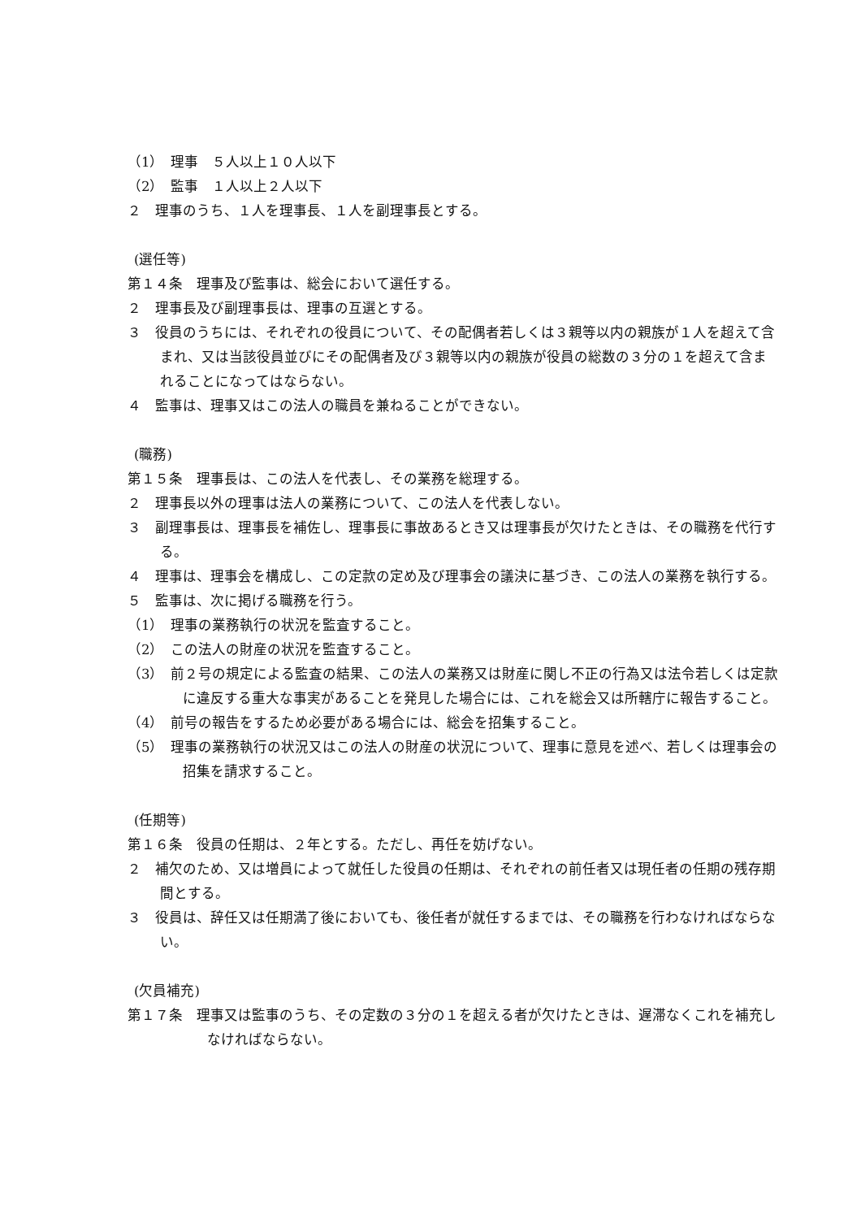（1）　理事　５人以上１０人以下
（2）　監事　１人以上２人以下
２　理事のうち、１人を理事長、１人を副理事長とする。
(選任等)
第１４条　理事及び監事は、総会において選任する。
２　理事長及び副理事長は、理事の互選とする。
３　役員のうちには、それぞれの役員について、その配偶者若しくは３親等以内の親族が１人を超えて含まれ、又は当該役員並びにその配偶者及び３親等以内の親族が役員の総数の３分の１を超えて含まれることになってはならない。
４　監事は、理事又はこの法人の職員を兼ねることができない。
(職務)
第１５条　理事長は、この法人を代表し、その業務を総理する。
２　理事長以外の理事は法人の業務について、この法人を代表しない。
３　副理事長は、理事長を補佐し、理事長に事故あるとき又は理事長が欠けたときは、その職務を代行する。
４　理事は、理事会を構成し、この定款の定め及び理事会の議決に基づき、この法人の業務を執行する。
５　監事は、次に掲げる職務を行う。
（1）　理事の業務執行の状況を監査すること。
（2）　この法人の財産の状況を監査すること。
（3）　前２号の規定による監査の結果、この法人の業務又は財産に関し不正の行為又は法令若しくは定款に違反する重大な事実があることを発見した場合には、これを総会又は所轄庁に報告すること。
（4）　前号の報告をするため必要がある場合には、総会を招集すること。
（5）　理事の業務執行の状況又はこの法人の財産の状況について、理事に意見を述べ、若しくは理事会の招集を請求すること。
(任期等)
第１６条　役員の任期は、２年とする。ただし、再任を妨げない。
２　補欠のため、又は増員によって就任した役員の任期は、それぞれの前任者又は現任者の任期の残存期間とする。
３　役員は、辞任又は任期満了後においても、後任者が就任するまでは、その職務を行わなければならない。
(欠員補充)
第１７条　理事又は監事のうち、その定数の３分の１を超える者が欠けたときは、遅滞なくこれを補充しなければならない。